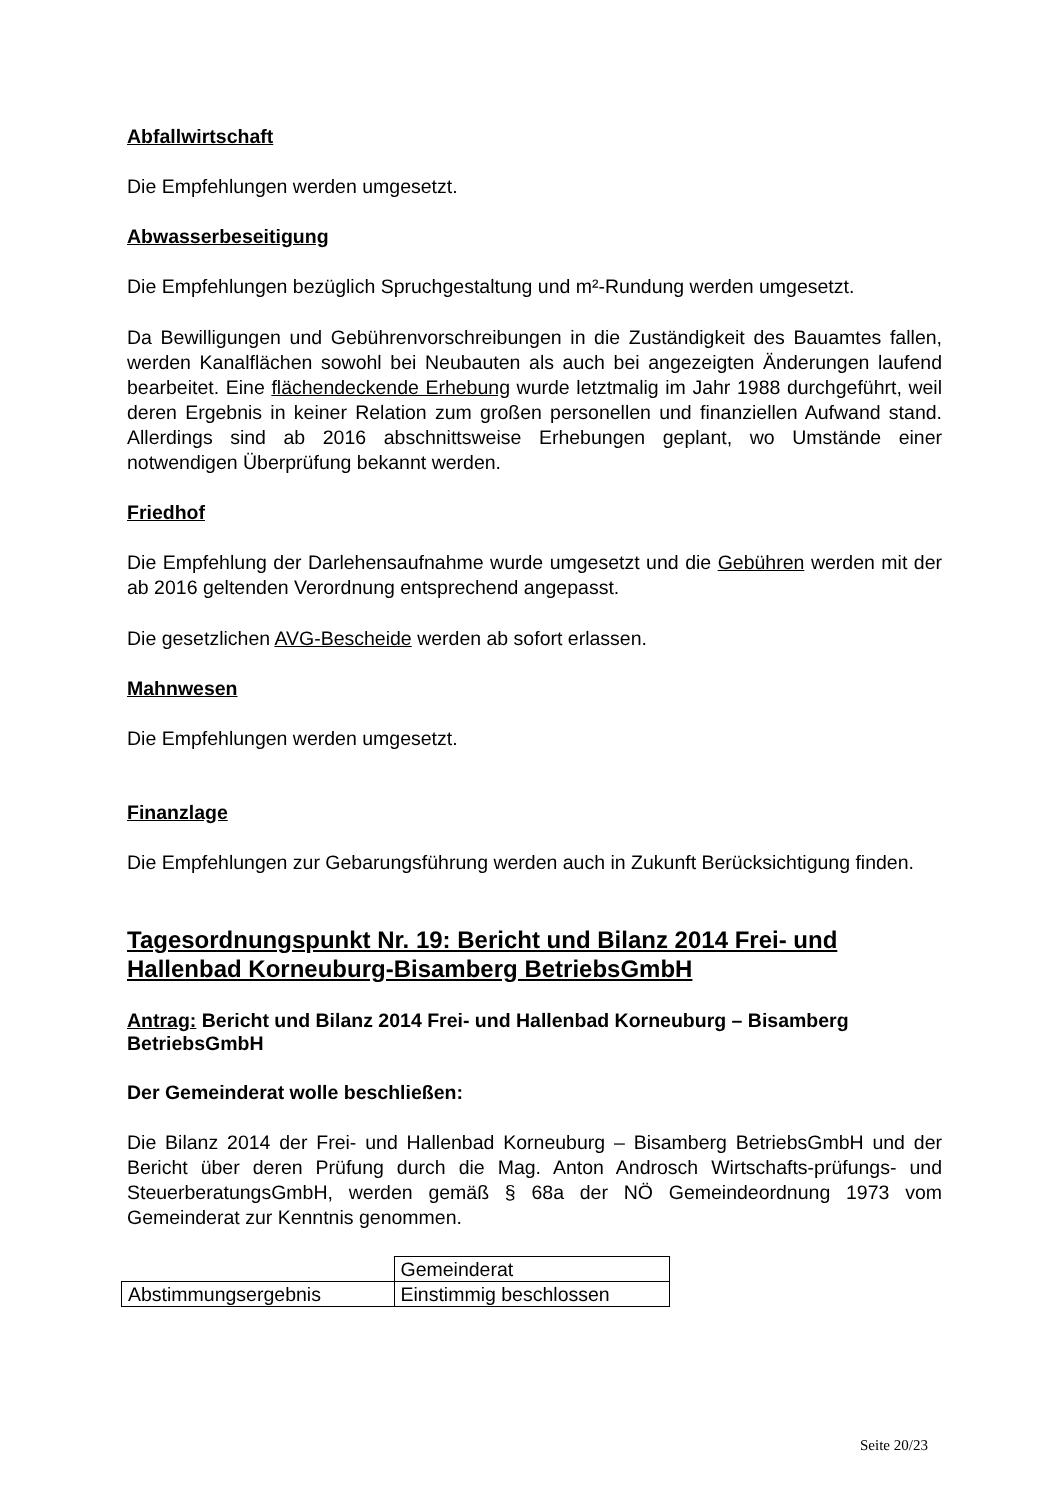Abfallwirtschaft
Die Empfehlungen werden umgesetzt.
Abwasserbeseitigung
Die Empfehlungen bezüglich Spruchgestaltung und m²-Rundung werden umgesetzt.
Da Bewilligungen und Gebührenvorschreibungen in die Zuständigkeit des Bauamtes fallen, werden Kanalflächen sowohl bei Neubauten als auch bei angezeigten Änderungen laufend bearbeitet. Eine flächendeckende Erhebung wurde letztmalig im Jahr 1988 durchgeführt, weil deren Ergebnis in keiner Relation zum großen personellen und finanziellen Aufwand stand. Allerdings sind ab 2016 abschnittsweise Erhebungen geplant, wo Umstände einer notwendigen Überprüfung bekannt werden.
Friedhof
Die Empfehlung der Darlehensaufnahme wurde umgesetzt und die Gebühren werden mit der ab 2016 geltenden Verordnung entsprechend angepasst.
Die gesetzlichen AVG-Bescheide werden ab sofort erlassen.
Mahnwesen
Die Empfehlungen werden umgesetzt.
Finanzlage
Die Empfehlungen zur Gebarungsführung werden auch in Zukunft Berücksichtigung finden.
Tagesordnungspunkt Nr. 19: Bericht und Bilanz 2014 Frei- und Hallenbad Korneuburg-Bisamberg BetriebsGmbH
Antrag: Bericht und Bilanz 2014 Frei- und Hallenbad Korneuburg – Bisamberg BetriebsGmbH
Der Gemeinderat wolle beschließen:
Die Bilanz 2014 der Frei- und Hallenbad Korneuburg – Bisamberg BetriebsGmbH und der Bericht über deren Prüfung durch die Mag. Anton Androsch Wirtschafts-prüfungs- und SteuerberatungsGmbH, werden gemäß § 68a der NÖ Gemeindeordnung 1973 vom Gemeinderat zur Kenntnis genommen.
| | Gemeinderat |
| Abstimmungsergebnis | Einstimmig beschlossen |
Seite 20/23